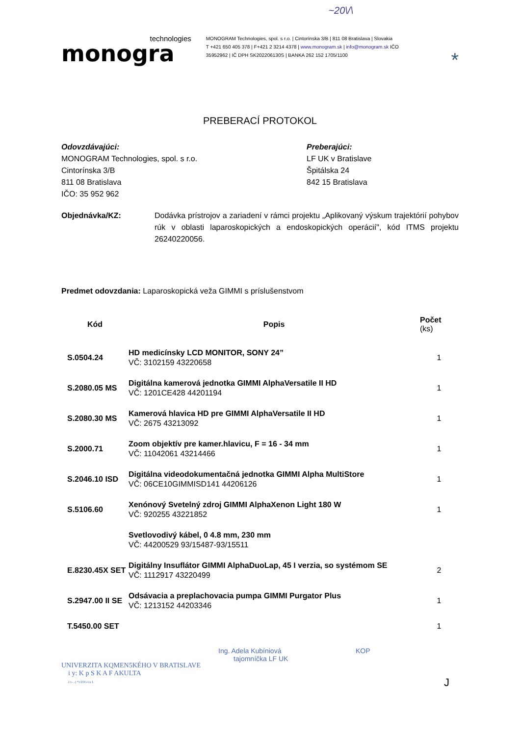~20\/\
technologies
monogra
MONOGRAM Technologies, spol. s r.o. | Cintorínska 3/B | 811 08 Bratislava | Slovakia
T +421 650 405 378 | F+421 2 3214 4378 | www.monogram.sk | info@monogram.sk IČO 35952962 | IČ DPH SK202206130S | BANKA 262 152 1705/1100
*
PREBERACÍ PROTOKOL
Odovzdávajúci:
MONOGRAM Technologies, spol. s r.o.
Cintorínska 3/B
811 08 Bratislava
IČO: 35 952 962
Preberajúci:
LF UK v Bratislave
Špitálska 24
842 15 Bratislava
Objednávka/KZ: Dodávka prístrojov a zariadení v rámci projektu „Aplikovaný výskum trajektórií pohybov rúk v oblasti laparoskopických a endoskopických operácií", kód ITMS projektu 26240220056.
Predmet odovzdania: Laparoskopická veža GIMMI s príslušenstvom
| Kód | Popis | Počet (ks) |
| --- | --- | --- |
| S.0504.24 | HD medicínsky LCD MONITOR, SONY 24” VČ: 3102159 43220658 | 1 |
| S.2080.05 MS | Digitálna kamerová jednotka GIMMI AlphaVersatile II HD VČ: 1201CE428 44201194 | 1 |
| S.2080.30 MS | Kamerová hlavica HD pre GIMMI AlphaVersatile II HD VČ: 2675 43213092 | 1 |
| S.2000.71 | Zoom objektív pre kamer.hlavicu, F = 16 - 34 mm VČ: 11042061 43214466 | 1 |
| S.2046.10 ISD | Digitálna videodokumentačná jednotka GIMMI Alpha MultiStore VČ: 06CE10GIMMISD141 44206126 | 1 |
| S.5106.60 | Xenónový Svetelný zdroj GIMMI AlphaXenon Light 180 W VČ: 920255 43221852 | 1 |
| | Svetlovodivý kábel, 0 4.8 mm, 230 mm VČ: 44200529 93/15487-93/15511 | |
| E.8230.45X SET | Digitálny Insuflátor GIMMI AlphaDuoLap, 45 I verzia, so systémom SE VČ: 1112917 43220499 | 2 |
| S.2947.00 II SE | Odsávacia a preplachovacia pumpa GIMMI Purgator Plus VČ: 1213152 44203346 | 1 |
| T.5450.00 SET | | 1 |
UNIVERZITA KQMEN5KÉHO V BRATISLAVE
i y: K p S K A F AKULTA
.I.v-.-) *r:ltW»va I.
Ing. Adela Kubíniová
tajomníčka LF UK
KOP
J